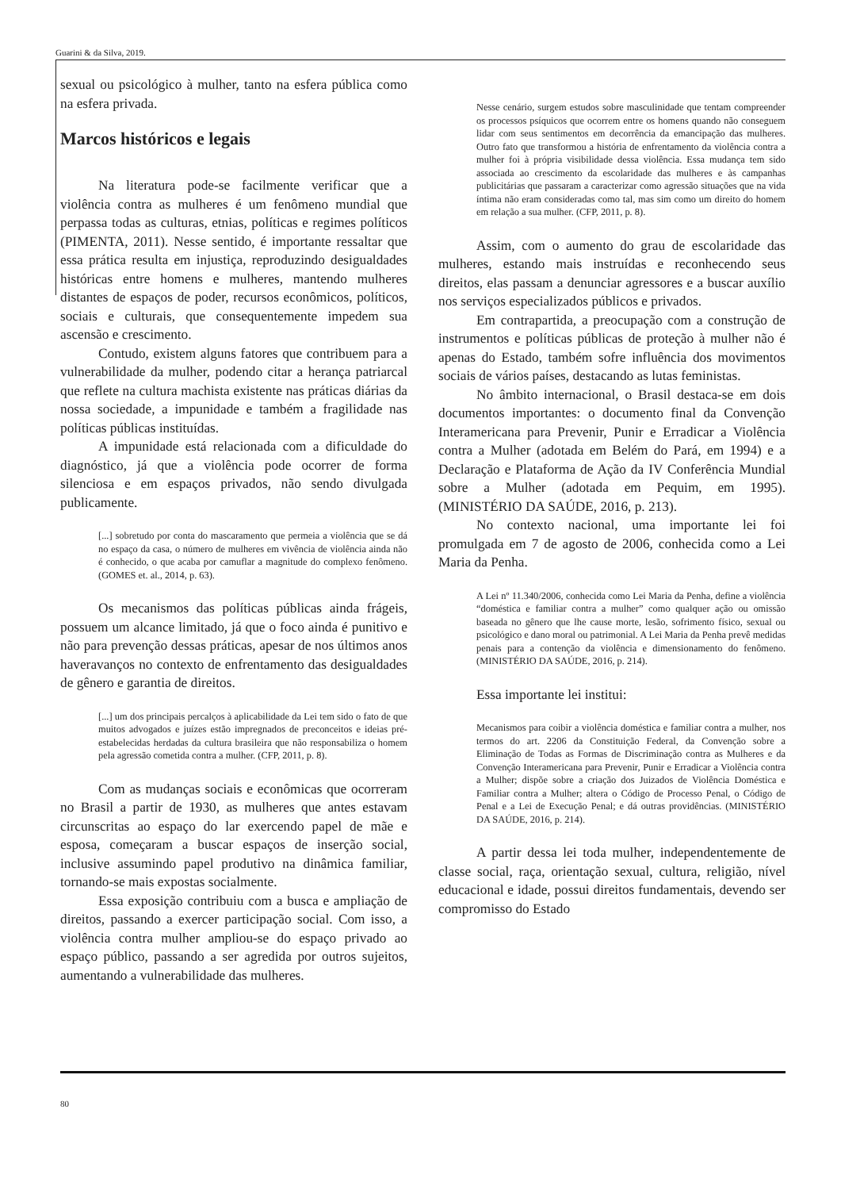Guarini & da Silva, 2019.
sexual ou psicológico à mulher, tanto na esfera pública como na esfera privada.
Marcos históricos e legais
Na literatura pode-se facilmente verificar que a violência contra as mulheres é um fenômeno mundial que perpassa todas as culturas, etnias, políticas e regimes políticos (PIMENTA, 2011). Nesse sentido, é importante ressaltar que essa prática resulta em injustiça, reproduzindo desigualdades históricas entre homens e mulheres, mantendo mulheres distantes de espaços de poder, recursos econômicos, políticos, sociais e culturais, que consequentemente impedem sua ascensão e crescimento.
Contudo, existem alguns fatores que contribuem para a vulnerabilidade da mulher, podendo citar a herança patriarcal que reflete na cultura machista existente nas práticas diárias da nossa sociedade, a impunidade e também a fragilidade nas políticas públicas instituídas.
A impunidade está relacionada com a dificuldade do diagnóstico, já que a violência pode ocorrer de forma silenciosa e em espaços privados, não sendo divulgada publicamente.
[...] sobretudo por conta do mascaramento que permeia a violência que se dá no espaço da casa, o número de mulheres em vivência de violência ainda não é conhecido, o que acaba por camuflar a magnitude do complexo fenômeno. (GOMES et. al., 2014, p. 63).
Os mecanismos das políticas públicas ainda frágeis, possuem um alcance limitado, já que o foco ainda é punitivo e não para prevenção dessas práticas, apesar de nos últimos anos haveravanços no contexto de enfrentamento das desigualdades de gênero e garantia de direitos.
[...] um dos principais percalços à aplicabilidade da Lei tem sido o fato de que muitos advogados e juízes estão impregnados de preconceitos e ideias pré-estabelecidas herdadas da cultura brasileira que não responsabiliza o homem pela agressão cometida contra a mulher. (CFP, 2011, p. 8).
Com as mudanças sociais e econômicas que ocorreram no Brasil a partir de 1930, as mulheres que antes estavam circunscritas ao espaço do lar exercendo papel de mãe e esposa, começaram a buscar espaços de inserção social, inclusive assumindo papel produtivo na dinâmica familiar, tornando-se mais expostas socialmente.
Essa exposição contribuiu com a busca e ampliação de direitos, passando a exercer participação social. Com isso, a violência contra mulher ampliou-se do espaço privado ao espaço público, passando a ser agredida por outros sujeitos, aumentando a vulnerabilidade das mulheres.
Nesse cenário, surgem estudos sobre masculinidade que tentam compreender os processos psíquicos que ocorrem entre os homens quando não conseguem lidar com seus sentimentos em decorrência da emancipação das mulheres. Outro fato que transformou a história de enfrentamento da violência contra a mulher foi à própria visibilidade dessa violência. Essa mudança tem sido associada ao crescimento da escolaridade das mulheres e às campanhas publicitárias que passaram a caracterizar como agressão situações que na vida íntima não eram consideradas como tal, mas sim como um direito do homem em relação a sua mulher. (CFP, 2011, p. 8).
Assim, com o aumento do grau de escolaridade das mulheres, estando mais instruídas e reconhecendo seus direitos, elas passam a denunciar agressores e a buscar auxílio nos serviços especializados públicos e privados.
Em contrapartida, a preocupação com a construção de instrumentos e políticas públicas de proteção à mulher não é apenas do Estado, também sofre influência dos movimentos sociais de vários países, destacando as lutas feministas.
No âmbito internacional, o Brasil destaca-se em dois documentos importantes: o documento final da Convenção Interamericana para Prevenir, Punir e Erradicar a Violência contra a Mulher (adotada em Belém do Pará, em 1994) e a Declaração e Plataforma de Ação da IV Conferência Mundial sobre a Mulher (adotada em Pequim, em 1995). (MINISTÉRIO DA SAÚDE, 2016, p. 213).
No contexto nacional, uma importante lei foi promulgada em 7 de agosto de 2006, conhecida como a Lei Maria da Penha.
A Lei nº 11.340/2006, conhecida como Lei Maria da Penha, define a violência “doméstica e familiar contra a mulher” como qualquer ação ou omissão baseada no gênero que lhe cause morte, lesão, sofrimento físico, sexual ou psicológico e dano moral ou patrimonial. A Lei Maria da Penha prevê medidas penais para a contenção da violência e dimensionamento do fenômeno. (MINISTÉRIO DA SAÚDE, 2016, p. 214).
Essa importante lei institui:
Mecanismos para coibir a violência doméstica e familiar contra a mulher, nos termos do art. 2206 da Constituição Federal, da Convenção sobre a Eliminação de Todas as Formas de Discriminação contra as Mulheres e da Convenção Interamericana para Prevenir, Punir e Erradicar a Violência contra a Mulher; dispõe sobre a criação dos Juizados de Violência Doméstica e Familiar contra a Mulher; altera o Código de Processo Penal, o Código de Penal e a Lei de Execução Penal; e dá outras providências. (MINISTÉRIO DA SAÚDE, 2016, p. 214).
A partir dessa lei toda mulher, independentemente de classe social, raça, orientação sexual, cultura, religião, nível educacional e idade, possui direitos fundamentais, devendo ser compromisso do Estado
80